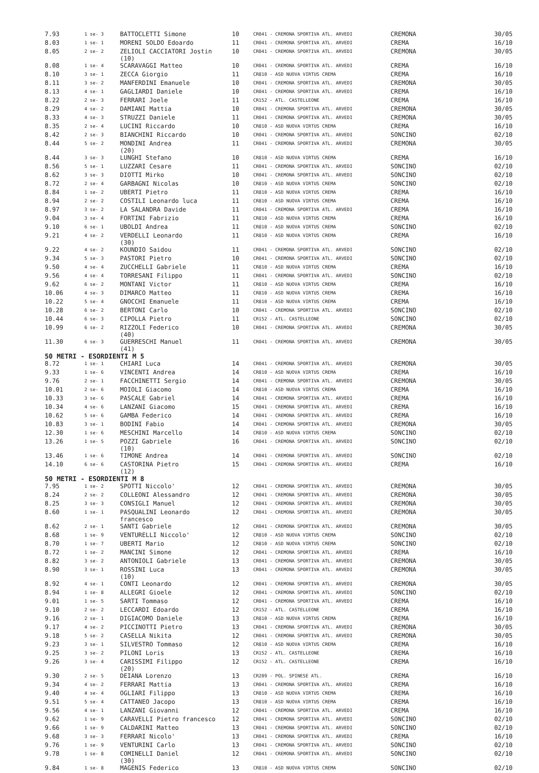| 7.93 | 1 se- 3 | BATTOCLETTI Simone | 10 | CR041 - CREMONA SPORTIVA ATL. ARVEDI | CREMONA | 30/05 |
| 8.03 | 1 se- 1 | MORENI SOLDO Edoardo | 11 | CR041 - CREMONA SPORTIVA ATL. ARVEDI | CREMA | 16/10 |
| 8.05 | 2 se- 2 | ZELIOLI CACCIATORI Jostin (10) | 10 | CR041 - CREMONA SPORTIVA ATL. ARVEDI | CREMONA | 30/05 |
| 8.08 | 1 se- 4 | SCARAVAGGI Matteo | 10 | CR041 - CREMONA SPORTIVA ATL. ARVEDI | CREMA | 16/10 |
| 8.10 | 3 se- 1 | ZECCA Giorgio | 11 | CR810 - ASD NUOVA VIRTUS CREMA | CREMA | 16/10 |
| 8.11 | 3 se- 2 | MANFERDINI Emanuele | 10 | CR041 - CREMONA SPORTIVA ATL. ARVEDI | CREMONA | 30/05 |
| 8.13 | 4 se- 1 | GAGLIARDI Daniele | 10 | CR041 - CREMONA SPORTIVA ATL. ARVEDI | CREMA | 16/10 |
| 8.22 | 2 se- 3 | FERRARI Joele | 11 | CR152 - ATL. CASTELLEONE | CREMA | 16/10 |
| 8.29 | 4 se- 2 | DAMIANI Mattia | 10 | CR041 - CREMONA SPORTIVA ATL. ARVEDI | CREMONA | 30/05 |
| 8.33 | 4 se- 3 | STRUZZI Daniele | 11 | CR041 - CREMONA SPORTIVA ATL. ARVEDI | CREMONA | 30/05 |
| 8.35 | 2 se- 4 | LUCINI Riccardo | 10 | CR810 - ASD NUOVA VIRTUS CREMA | CREMA | 16/10 |
| 8.42 | 2 se- 3 | BIANCHINI Riccardo | 10 | CR041 - CREMONA SPORTIVA ATL. ARVEDI | SONCINO | 02/10 |
| 8.44 | 5 se- 2 | MONDINI Andrea (20) | 11 | CR041 - CREMONA SPORTIVA ATL. ARVEDI | CREMONA | 30/05 |
| 8.44 | 3 se- 3 | LUNGHI Stefano | 10 | CR810 - ASD NUOVA VIRTUS CREMA | CREMA | 16/10 |
| 8.56 | 5 se- 1 | LUZZARI Cesare | 11 | CR041 - CREMONA SPORTIVA ATL. ARVEDI | SONCINO | 02/10 |
| 8.62 | 3 se- 3 | DIOTTI Mirko | 10 | CR041 - CREMONA SPORTIVA ATL. ARVEDI | SONCINO | 02/10 |
| 8.72 | 2 se- 4 | GARBAGNI Nicolas | 10 | CR810 - ASD NUOVA VIRTUS CREMA | SONCINO | 02/10 |
| 8.84 | 1 se- 2 | UBERTI Pietro | 11 | CR810 - ASD NUOVA VIRTUS CREMA | CREMA | 16/10 |
| 8.94 | 2 se- 2 | COSTILI Leonardo luca | 11 | CR810 - ASD NUOVA VIRTUS CREMA | CREMA | 16/10 |
| 8.97 | 3 se- 2 | LA SALANDRA Davide | 11 | CR041 - CREMONA SPORTIVA ATL. ARVEDI | CREMA | 16/10 |
| 9.04 | 3 se- 4 | FORTINI Fabrizio | 11 | CR810 - ASD NUOVA VIRTUS CREMA | CREMA | 16/10 |
| 9.10 | 6 se- 1 | UBOLDI Andrea | 11 | CR810 - ASD NUOVA VIRTUS CREMA | SONCINO | 02/10 |
| 9.21 | 4 se- 2 | VERDELLI Leonardo (30) | 11 | CR810 - ASD NUOVA VIRTUS CREMA | CREMA | 16/10 |
| 9.22 | 4 se- 2 | KOUNDIO Saidou | 11 | CR041 - CREMONA SPORTIVA ATL. ARVEDI | SONCINO | 02/10 |
| 9.34 | 5 se- 3 | PASTORI Pietro | 10 | CR041 - CREMONA SPORTIVA ATL. ARVEDI | SONCINO | 02/10 |
| 9.50 | 4 se- 4 | ZUCCHELLI Gabriele | 11 | CR810 - ASD NUOVA VIRTUS CREMA | CREMA | 16/10 |
| 9.56 | 4 se- 4 | TORRESANI Filippo | 11 | CR041 - CREMONA SPORTIVA ATL. ARVEDI | SONCINO | 02/10 |
| 9.62 | 6 se- 2 | MONTANI Victor | 11 | CR810 - ASD NUOVA VIRTUS CREMA | CREMA | 16/10 |
| 10.06 | 4 se- 3 | DIMARCO Matteo | 11 | CR810 - ASD NUOVA VIRTUS CREMA | CREMA | 16/10 |
| 10.22 | 5 se- 4 | GNOCCHI Emanuele | 11 | CR810 - ASD NUOVA VIRTUS CREMA | CREMA | 16/10 |
| 10.28 | 6 se- 2 | BERTONI Carlo | 10 | CR041 - CREMONA SPORTIVA ATL. ARVEDI | SONCINO | 02/10 |
| 10.44 | 6 se- 3 | CIPOLLA Pietro | 11 | CR152 - ATL. CASTELLEONE | SONCINO | 02/10 |
| 10.99 | 6 se- 2 | RIZZOLI Federico (40) | 10 | CR041 - CREMONA SPORTIVA ATL. ARVEDI | CREMONA | 30/05 |
| 11.30 | 6 se- 3 | GUERRESCHI Manuel (41) | 11 | CR041 - CREMONA SPORTIVA ATL. ARVEDI | CREMONA | 30/05 |
| 50 METRI - ESORDIENTI M 5 | | | | | | |
| 8.72 | 1 se- 1 | CHIARI Luca | 14 | CR041 - CREMONA SPORTIVA ATL. ARVEDI | CREMONA | 30/05 |
| 9.33 | 1 se- 6 | VINCENTI Andrea | 14 | CR810 - ASD NUOVA VIRTUS CREMA | CREMA | 16/10 |
| 9.76 | 2 se- 1 | FACCHINETTI Sergio | 14 | CR041 - CREMONA SPORTIVA ATL. ARVEDI | CREMONA | 30/05 |
| 10.01 | 2 se- 6 | MOIOLI Giacomo | 14 | CR810 - ASD NUOVA VIRTUS CREMA | CREMA | 16/10 |
| 10.33 | 3 se- 6 | PASCALE Gabriel | 14 | CR041 - CREMONA SPORTIVA ATL. ARVEDI | CREMA | 16/10 |
| 10.34 | 4 se- 6 | LANZANI Giacomo | 15 | CR041 - CREMONA SPORTIVA ATL. ARVEDI | CREMA | 16/10 |
| 10.62 | 5 se- 6 | GAMBA Federico | 14 | CR041 - CREMONA SPORTIVA ATL. ARVEDI | CREMA | 16/10 |
| 10.83 | 3 se- 1 | BODINI Fabio | 14 | CR041 - CREMONA SPORTIVA ATL. ARVEDI | CREMONA | 30/05 |
| 12.30 | 1 se- 6 | MESCHINI Marcello | 14 | CR810 - ASD NUOVA VIRTUS CREMA | SONCINO | 02/10 |
| 13.26 | 1 se- 5 | POZZI Gabriele (10) | 16 | CR041 - CREMONA SPORTIVA ATL. ARVEDI | SONCINO | 02/10 |
| 13.46 | 1 se- 6 | TIMONE Andrea | 14 | CR041 - CREMONA SPORTIVA ATL. ARVEDI | SONCINO | 02/10 |
| 14.10 | 6 se- 6 | CASTORINA Pietro (12) | 15 | CR041 - CREMONA SPORTIVA ATL. ARVEDI | CREMA | 16/10 |
| 50 METRI - ESORDIENTI M 8 | | | | | | |
| 7.95 | 1 se- 2 | SPOTTI Niccolo' | 12 | CR041 - CREMONA SPORTIVA ATL. ARVEDI | CREMONA | 30/05 |
| 8.24 | 2 se- 2 | COLLEONI Alessandro | 12 | CR041 - CREMONA SPORTIVA ATL. ARVEDI | CREMONA | 30/05 |
| 8.25 | 3 se- 3 | CONSIGLI Manuel | 12 | CR041 - CREMONA SPORTIVA ATL. ARVEDI | CREMONA | 30/05 |
| 8.60 | 1 se- 1 | PASQUALINI Leonardo francesco | 12 | CR041 - CREMONA SPORTIVA ATL. ARVEDI | CREMONA | 30/05 |
| 8.62 | 2 se- 1 | SANTI Gabriele | 12 | CR041 - CREMONA SPORTIVA ATL. ARVEDI | CREMONA | 30/05 |
| 8.68 | 1 se- 9 | VENTURELLI Niccolo' | 12 | CR810 - ASD NUOVA VIRTUS CREMA | SONCINO | 02/10 |
| 8.70 | 1 se- 7 | UBERTI Mario | 12 | CR810 - ASD NUOVA VIRTUS CREMA | SONCINO | 02/10 |
| 8.72 | 1 se- 2 | MANCINI Simone | 12 | CR041 - CREMONA SPORTIVA ATL. ARVEDI | CREMA | 16/10 |
| 8.82 | 3 se- 2 | ANTONIOLI Gabriele | 13 | CR041 - CREMONA SPORTIVA ATL. ARVEDI | CREMONA | 30/05 |
| 8.90 | 3 se- 1 | ROSSINI Luca (10) | 13 | CR041 - CREMONA SPORTIVA ATL. ARVEDI | CREMONA | 30/05 |
| 8.92 | 4 se- 1 | CONTI Leonardo | 12 | CR041 - CREMONA SPORTIVA ATL. ARVEDI | CREMONA | 30/05 |
| 8.94 | 1 se- 8 | ALLEGRI Gioele | 12 | CR041 - CREMONA SPORTIVA ATL. ARVEDI | SONCINO | 02/10 |
| 9.01 | 1 se- 5 | SARTI Tommaso | 12 | CR041 - CREMONA SPORTIVA ATL. ARVEDI | CREMA | 16/10 |
| 9.10 | 2 se- 2 | LECCARDI Edoardo | 12 | CR152 - ATL. CASTELLEONE | CREMA | 16/10 |
| 9.16 | 2 se- 1 | DIGIACOMO Daniele | 13 | CR810 - ASD NUOVA VIRTUS CREMA | CREMA | 16/10 |
| 9.17 | 4 se- 2 | PICCINOTTI Pietro | 13 | CR041 - CREMONA SPORTIVA ATL. ARVEDI | CREMONA | 30/05 |
| 9.18 | 5 se- 2 | CASELLA Nikita | 12 | CR041 - CREMONA SPORTIVA ATL. ARVEDI | CREMONA | 30/05 |
| 9.23 | 3 se- 1 | SILVESTRO Tommaso | 12 | CR810 - ASD NUOVA VIRTUS CREMA | CREMA | 16/10 |
| 9.25 | 3 se- 2 | PILONI Loris | 13 | CR152 - ATL. CASTELLEONE | CREMA | 16/10 |
| 9.26 | 3 se- 4 | CARISSIMI Filippo (20) | 12 | CR152 - ATL. CASTELLEONE | CREMA | 16/10 |
| 9.30 | 2 se- 5 | DEIANA Lorenzo | 13 | CR209 - POL. SPINESE ATL. | CREMA | 16/10 |
| 9.34 | 4 se- 2 | FERRARI Mattia | 13 | CR041 - CREMONA SPORTIVA ATL. ARVEDI | CREMA | 16/10 |
| 9.40 | 4 se- 4 | OGLIARI Filippo | 13 | CR810 - ASD NUOVA VIRTUS CREMA | CREMA | 16/10 |
| 9.51 | 5 se- 4 | CATTANEO Jacopo | 13 | CR810 - ASD NUOVA VIRTUS CREMA | CREMA | 16/10 |
| 9.56 | 4 se- 1 | LANZANI Giovanni | 12 | CR041 - CREMONA SPORTIVA ATL. ARVEDI | CREMA | 16/10 |
| 9.62 | 1 se- 9 | CARAVELLI Pietro francesco | 12 | CR041 - CREMONA SPORTIVA ATL. ARVEDI | SONCINO | 02/10 |
| 9.66 | 1 se- 9 | CALDARINI Matteo | 13 | CR041 - CREMONA SPORTIVA ATL. ARVEDI | SONCINO | 02/10 |
| 9.68 | 3 se- 3 | FERRARI Nicolo' | 13 | CR041 - CREMONA SPORTIVA ATL. ARVEDI | CREMA | 16/10 |
| 9.76 | 1 se- 9 | VENTURINI Carlo | 13 | CR041 - CREMONA SPORTIVA ATL. ARVEDI | SONCINO | 02/10 |
| 9.78 | 1 se- 8 | COMINELLI Daniel (30) | 12 | CR041 - CREMONA SPORTIVA ATL. ARVEDI | SONCINO | 02/10 |
| 9.84 | 1 se- 8 | MAGENIS Federico | 13 | CR810 - ASD NUOVA VIRTUS CREMA | SONCINO | 02/10 |